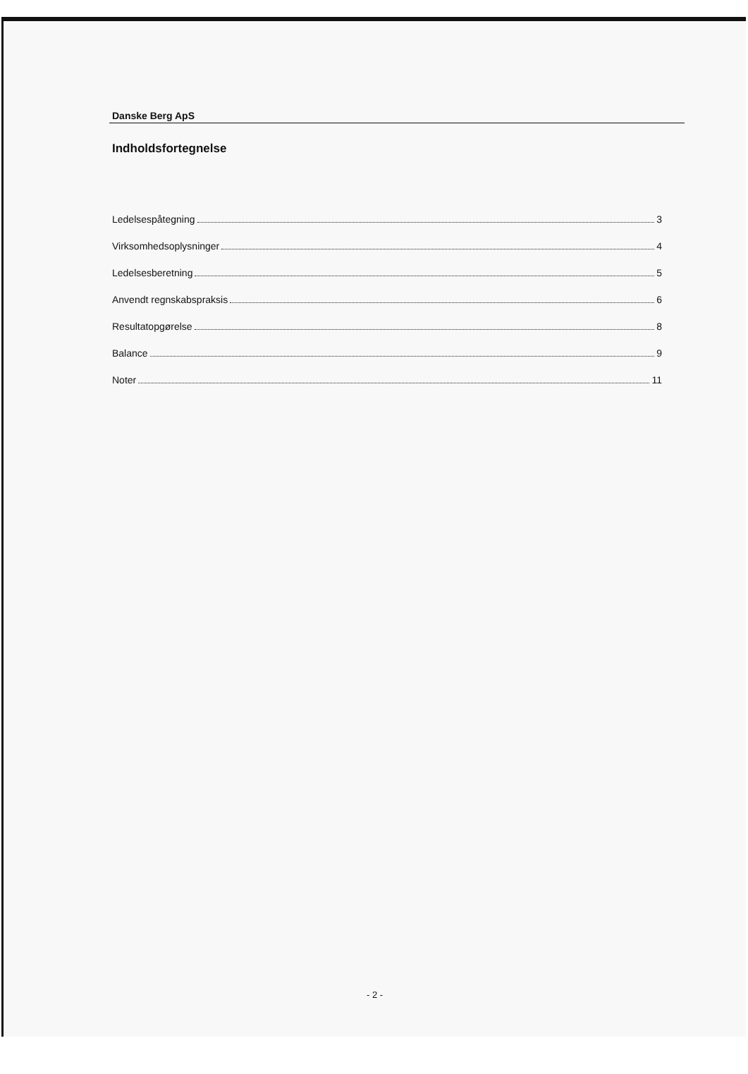Danske Berg ApS
Indholdsfortegnelse
Ledelsespåtegning 3
Virksomhedsoplysninger 4
Ledelsesberetning 5
Anvendt regnskabspraksis 6
Resultatopgørelse 8
Balance 9
Noter 11
- 2 -